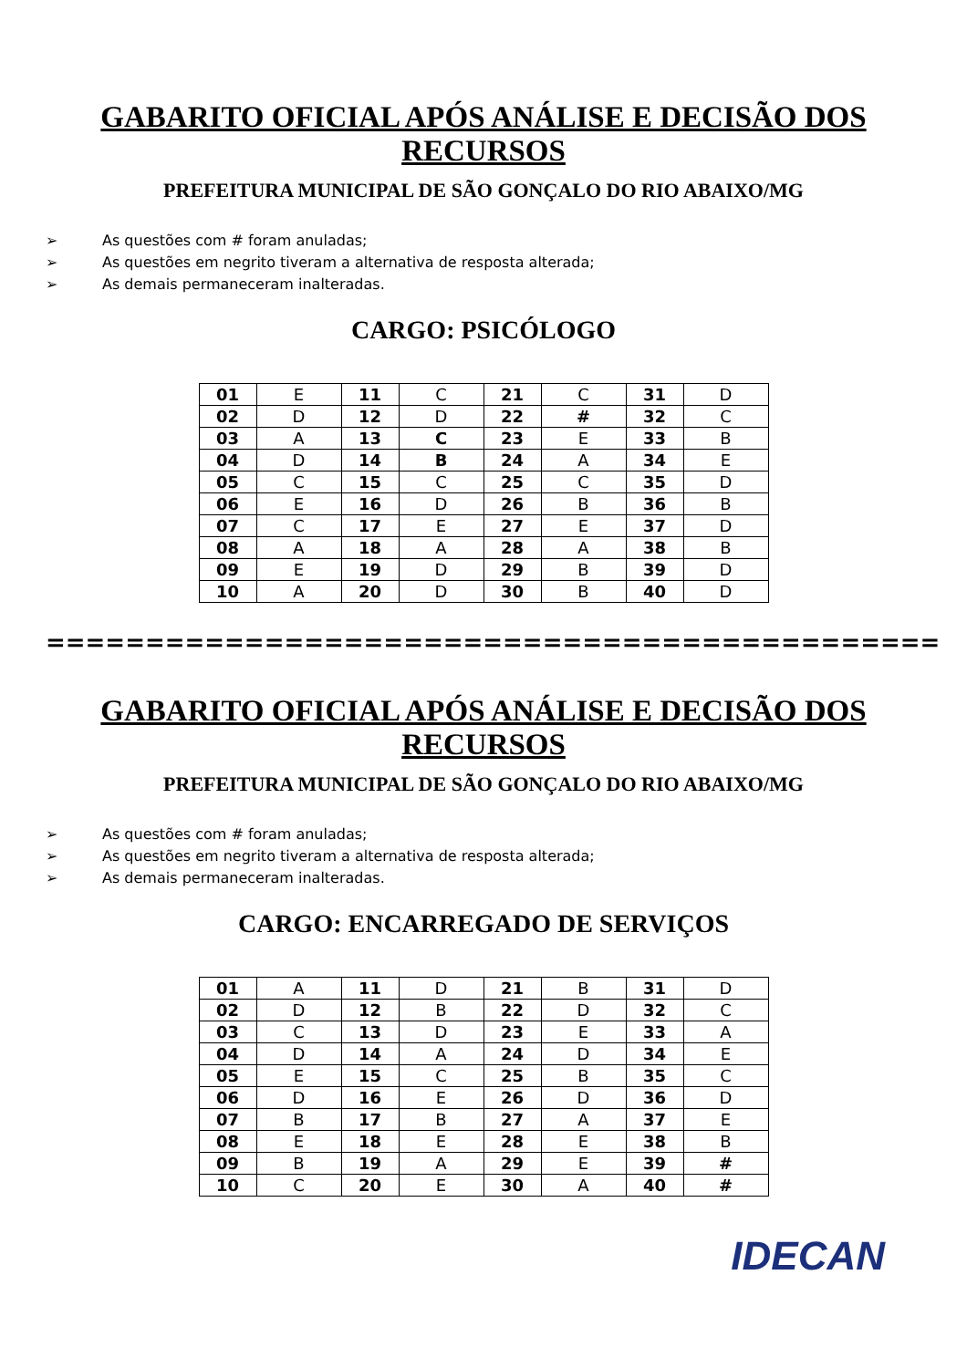GABARITO OFICIAL APÓS ANÁLISE E DECISÃO DOS RECURSOS
PREFEITURA MUNICIPAL DE SÃO GONÇALO DO RIO ABAIXO/MG
➢ As questões com # foram anuladas;
➢ As questões em negrito tiveram a alternativa de resposta alterada;
➢ As demais permaneceram inalteradas.
CARGO: PSICÓLOGO
| 01 | E | 11 | C | 21 | C | 31 | D |
| 02 | D | 12 | D | 22 | # | 32 | C |
| 03 | A | 13 | C | 23 | E | 33 | B |
| 04 | D | 14 | B | 24 | A | 34 | E |
| 05 | C | 15 | C | 25 | C | 35 | D |
| 06 | E | 16 | D | 26 | B | 36 | B |
| 07 | C | 17 | E | 27 | E | 37 | D |
| 08 | A | 18 | A | 28 | A | 38 | B |
| 09 | E | 19 | D | 29 | B | 39 | D |
| 10 | A | 20 | D | 30 | B | 40 | D |
=============================================
GABARITO OFICIAL APÓS ANÁLISE E DECISÃO DOS RECURSOS
PREFEITURA MUNICIPAL DE SÃO GONÇALO DO RIO ABAIXO/MG
➢ As questões com # foram anuladas;
➢ As questões em negrito tiveram a alternativa de resposta alterada;
➢ As demais permaneceram inalteradas.
CARGO: ENCARREGADO DE SERVIÇOS
| 01 | A | 11 | D | 21 | B | 31 | D |
| 02 | D | 12 | B | 22 | D | 32 | C |
| 03 | C | 13 | D | 23 | E | 33 | A |
| 04 | D | 14 | A | 24 | D | 34 | E |
| 05 | E | 15 | C | 25 | B | 35 | C |
| 06 | D | 16 | E | 26 | D | 36 | D |
| 07 | B | 17 | B | 27 | A | 37 | E |
| 08 | E | 18 | E | 28 | E | 38 | B |
| 09 | B | 19 | A | 29 | E | 39 | # |
| 10 | C | 20 | E | 30 | A | 40 | # |
IDECAN